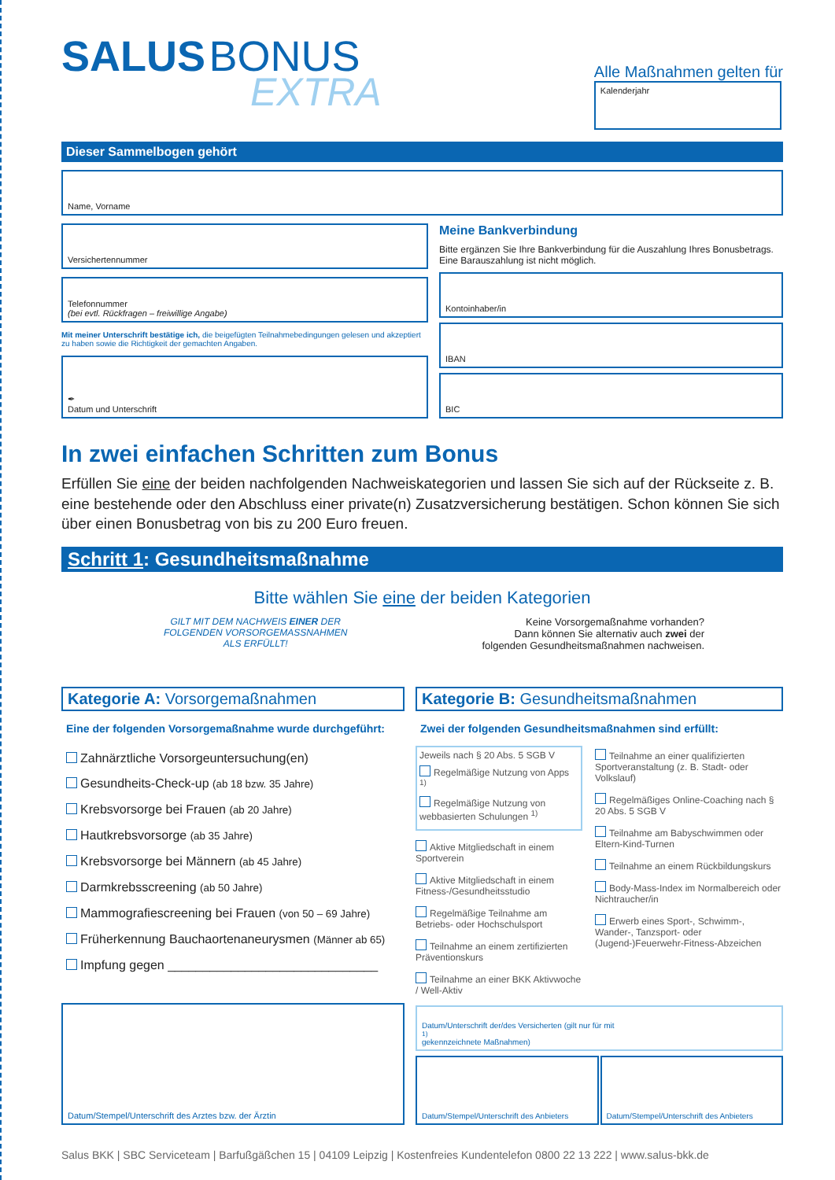SALUS BONUS
EXTRA
Alle Maßnahmen gelten für
Kalenderjahr
Dieser Sammelbogen gehört
Name, Vorname
Versichertennummer
Telefonnummer
(bei evtl. Rückfragen – freiwillige Angabe)
Mit meiner Unterschrift bestätige ich, die beigefügten Teilnahmebedingungen gelesen und akzeptiert zu haben sowie die Richtigkeit der gemachten Angaben.
✒
Datum und Unterschrift
Meine Bankverbindung
Bitte ergänzen Sie Ihre Bankverbindung für die Auszahlung Ihres Bonusbetrags. Eine Barauszahlung ist nicht möglich.
Kontoinhaber/in
IBAN
BIC
In zwei einfachen Schritten zum Bonus
Erfüllen Sie eine der beiden nachfolgenden Nachweiskategorien und lassen Sie sich auf der Rückseite z. B. eine bestehende oder den Abschluss einer private(n) Zusatzversicherung bestätigen. Schon können Sie sich über einen Bonusbetrag von bis zu 200 Euro freuen.
Schritt 1: Gesundheitsmaßnahme
Bitte wählen Sie eine der beiden Kategorien
GILT MIT DEM NACHWEIS EINER DER
FOLGENDEN VORSORGEMASSNAHMEN
ALS ERFÜLLT!
Keine Vorsorgemaßnahme vorhanden?
Dann können Sie alternativ auch zwei der
folgenden Gesundheitsmaßnahmen nachweisen.
Kategorie A: Vorsorgemaßnahmen
Eine der folgenden Vorsorgemaßnahme wurde durchgeführt:
Zahnärztliche Vorsorgeuntersuchung(en)
Gesundheits-Check-up (ab 18 bzw. 35 Jahre)
Krebsvorsorge bei Frauen (ab 20 Jahre)
Hautkrebsvorsorge (ab 35 Jahre)
Krebsvorsorge bei Männern (ab 45 Jahre)
Darmkrebsscreening (ab 50 Jahre)
Mammografiescreening bei Frauen (von 50 – 69 Jahre)
Früherkennung Bauchaortenaneurysmen (Männer ab 65)
Impfung gegen ______________________________
Datum/Stempel/Unterschrift des Arztes bzw. der Ärztin
Kategorie B: Gesundheitsmaßnahmen
Zwei der folgenden Gesundheitsmaßnahmen sind erfüllt:
Jeweils nach § 20 Abs. 5 SGB V
Regelmäßige Nutzung von Apps <sup>1)</sup>
Regelmäßige Nutzung von webbasierten Schulungen <sup>1)</sup>
Aktive Mitgliedschaft in einem Sportverein
Aktive Mitgliedschaft in einem Fitness-/Gesundheitsstudio
Regelmäßige Teilnahme am Betriebs- oder Hochschulsport
Teilnahme an einem zertifizierten Präventionskurs
Teilnahme an einer BKK Aktivwoche / Well-Aktiv
Teilnahme an einer qualifizierten Sportveranstaltung (z. B. Stadt- oder Volkslauf)
Regelmäßiges Online-Coaching nach § 20 Abs. 5 SGB V
Teilnahme am Babyschwimmen oder Eltern-Kind-Turnen
Teilnahme an einem Rückbildungskurs
Body-Mass-Index im Normalbereich oder Nichtraucher/in
Erwerb eines Sport-, Schwimm-, Wander-, Tanzsport- oder (Jugend-)Feuerwehr-Fitness-Abzeichen
Datum/Unterschrift der/des Versicherten (gilt nur für mit <sup>1)</sup> gekennzeichnete Maßnahmen)
Datum/Stempel/Unterschrift des Anbieters
Datum/Stempel/Unterschrift des Anbieters
Salus BKK | SBC Serviceteam | Barfußgäßchen 15 | 04109 Leipzig | Kostenfreies Kundentelefon 0800 22 13 222 | www.salus-bkk.de